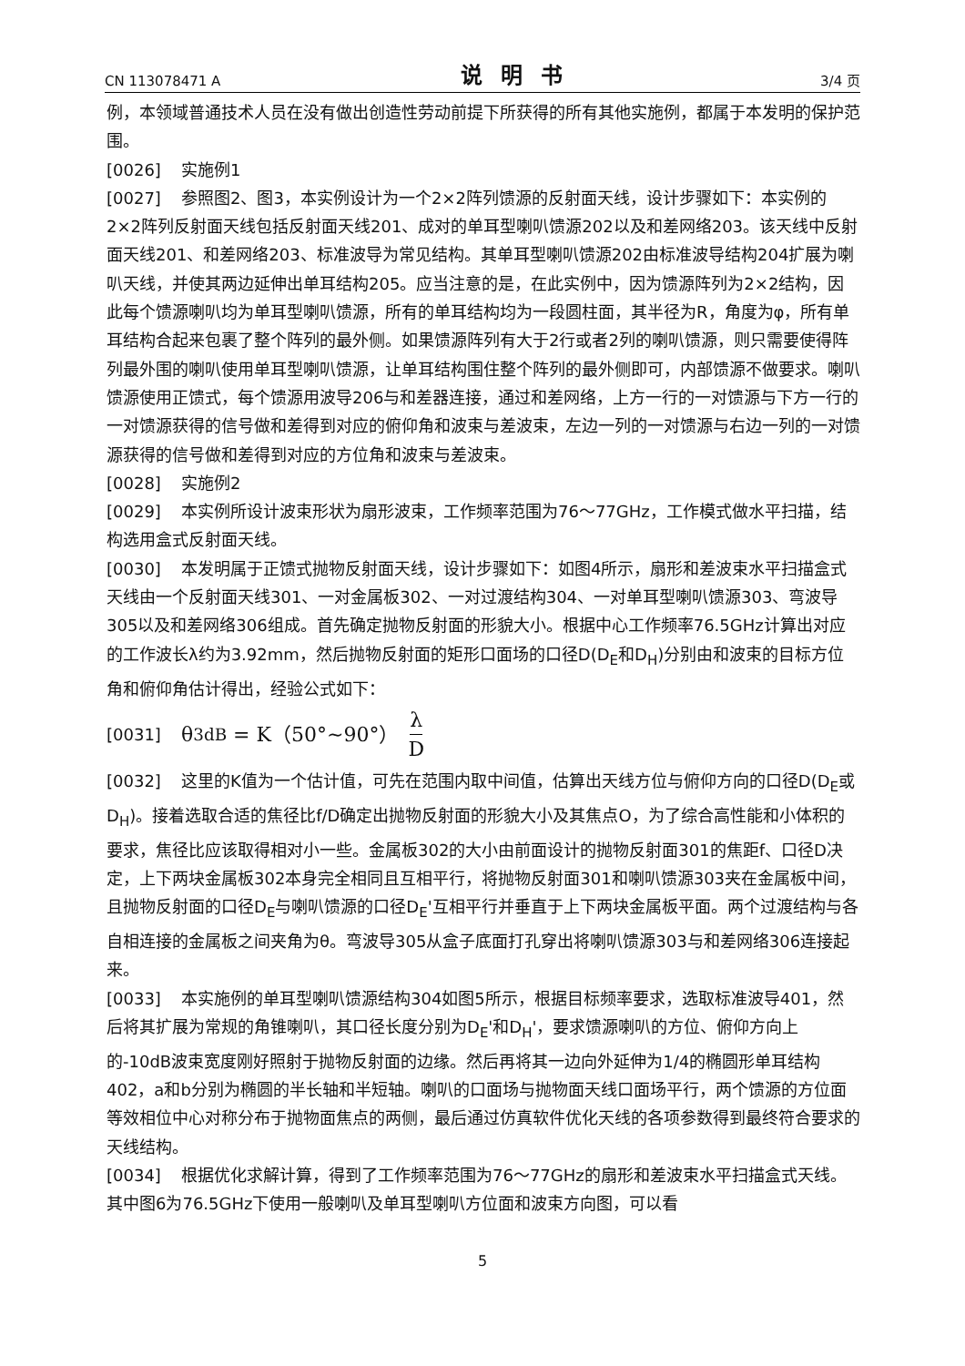CN 113078471 A 说明书 3/4 页
例，本领域普通技术人员在没有做出创造性劳动前提下所获得的所有其他实施例，都属于本发明的保护范围。
[0026] 实施例1
[0027] 参照图2、图3，本实例设计为一个2×2阵列馈源的反射面天线，设计步骤如下：本实例的2×2阵列反射面天线包括反射面天线201、成对的单耳型喇叭馈源202以及和差网络203。该天线中反射面天线201、和差网络203、标准波导为常见结构。其单耳型喇叭馈源202由标准波导结构204扩展为喇叭天线，并使其两边延伸出单耳结构205。应当注意的是，在此实例中，因为馈源阵列为2×2结构，因此每个馈源喇叭均为单耳型喇叭馈源，所有的单耳结构均为一段圆柱面，其半径为R，角度为φ，所有单耳结构合起来包裹了整个阵列的最外侧。如果馈源阵列有大于2行或者2列的喇叭馈源，则只需要使得阵列最外围的喇叭使用单耳型喇叭馈源，让单耳结构围住整个阵列的最外侧即可，内部馈源不做要求。喇叭馈源使用正馈式，每个馈源用波导206与和差器连接，通过和差网络，上方一行的一对馈源与下方一行的一对馈源获得的信号做和差得到对应的俯仰角和波束与差波束，左边一列的一对馈源与右边一列的一对馈源获得的信号做和差得到对应的方位角和波束与差波束。
[0028] 实施例2
[0029] 本实例所设计波束形状为扇形波束，工作频率范围为76～77GHz，工作模式做水平扫描，结构选用盒式反射面天线。
[0030] 本发明属于正馈式抛物反射面天线，设计步骤如下：如图4所示，扇形和差波束水平扫描盒式天线由一个反射面天线301、一对金属板302、一对过渡结构304、一对单耳型喇叭馈源303、弯波导305以及和差网络306组成。首先确定抛物反射面的形貌大小。根据中心工作频率76.5GHz计算出对应的工作波长λ约为3.92mm，然后抛物反射面的矩形口面场的口径D(D<sub>E</sub>和D<sub>H</sub>)分别由和波束的目标方位角和俯仰角估计得出，经验公式如下：
[0031] θ<sub>3dB</sub> = K（50°~90°） λ D
[0032] 这里的K值为一个估计值，可先在范围内取中间值，估算出天线方位与俯仰方向的口径D(D<sub>E</sub>或D<sub>H</sub>)。接着选取合适的焦径比f/D确定出抛物反射面的形貌大小及其焦点O，为了综合高性能和小体积的要求，焦径比应该取得相对小一些。金属板302的大小由前面设计的抛物反射面301的焦距f、口径D决定，上下两块金属板302本身完全相同且互相平行，将抛物反射面301和喇叭馈源303夹在金属板中间，且抛物反射面的口径D<sub>E</sub>与喇叭馈源的口径D<sub>E</sub>'互相平行并垂直于上下两块金属板平面。两个过渡结构与各自相连接的金属板之间夹角为θ。弯波导305从盒子底面打孔穿出将喇叭馈源303与和差网络306连接起来。
[0033] 本实施例的单耳型喇叭馈源结构304如图5所示，根据目标频率要求，选取标准波导401，然后将其扩展为常规的角锥喇叭，其口径长度分别为D<sub>E</sub>'和D<sub>H</sub>'，要求馈源喇叭的方位、俯仰方向上的-10dB波束宽度刚好照射于抛物反射面的边缘。然后再将其一边向外延伸为1/4的椭圆形单耳结构402，a和b分别为椭圆的半长轴和半短轴。喇叭的口面场与抛物面天线口面场平行，两个馈源的方位面等效相位中心对称分布于抛物面焦点的两侧，最后通过仿真软件优化天线的各项参数得到最终符合要求的天线结构。
[0034] 根据优化求解计算，得到了工作频率范围为76～77GHz的扇形和差波束水平扫描盒式天线。其中图6为76.5GHz下使用一般喇叭及单耳型喇叭方位面和波束方向图，可以看
5